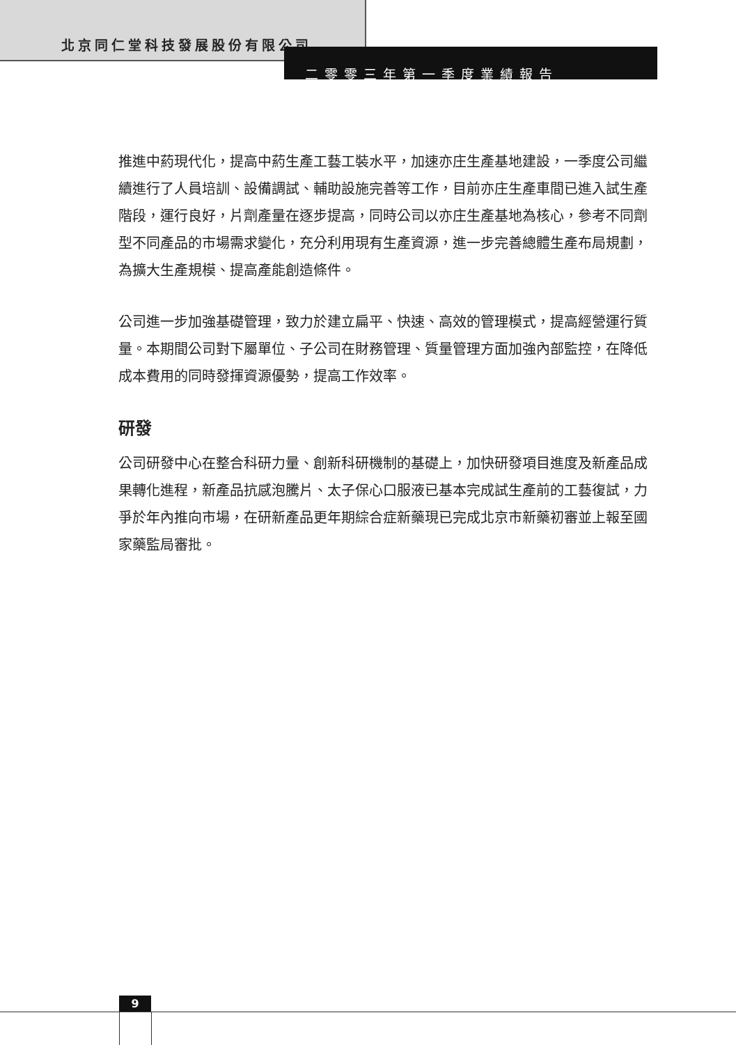北京同仁堂科技發展股份有限公司
二零零三年第一季度業績報告
推進中葯現代化，提高中葯生產工藝工裝水平，加速亦庄生產基地建設，一季度公司繼續進行了人員培訓、設備調試、輔助設施完善等工作，目前亦庄生產車間已進入試生產階段，運行良好，片劑產量在逐步提高，同時公司以亦庄生產基地為核心，參考不同劑型不同產品的市場需求變化，充分利用現有生產資源，進一步完善總體生產布局規劃，為擴大生產規模、提高產能創造條件。
公司進一步加強基礎管理，致力於建立扁平、快速、高效的管理模式，提高經營運行質量。本期間公司對下屬單位、子公司在財務管理、質量管理方面加強內部監控，在降低成本費用的同時發揮資源優勢，提高工作效率。
研發
公司研發中心在整合科研力量、創新科研機制的基礎上，加快研發項目進度及新產品成果轉化進程，新產品抗感泡騰片、太子保心口服液已基本完成試生產前的工藝復試，力爭於年內推向市場，在研新產品更年期綜合症新藥現已完成北京市新藥初審並上報至國家藥監局審批。
9